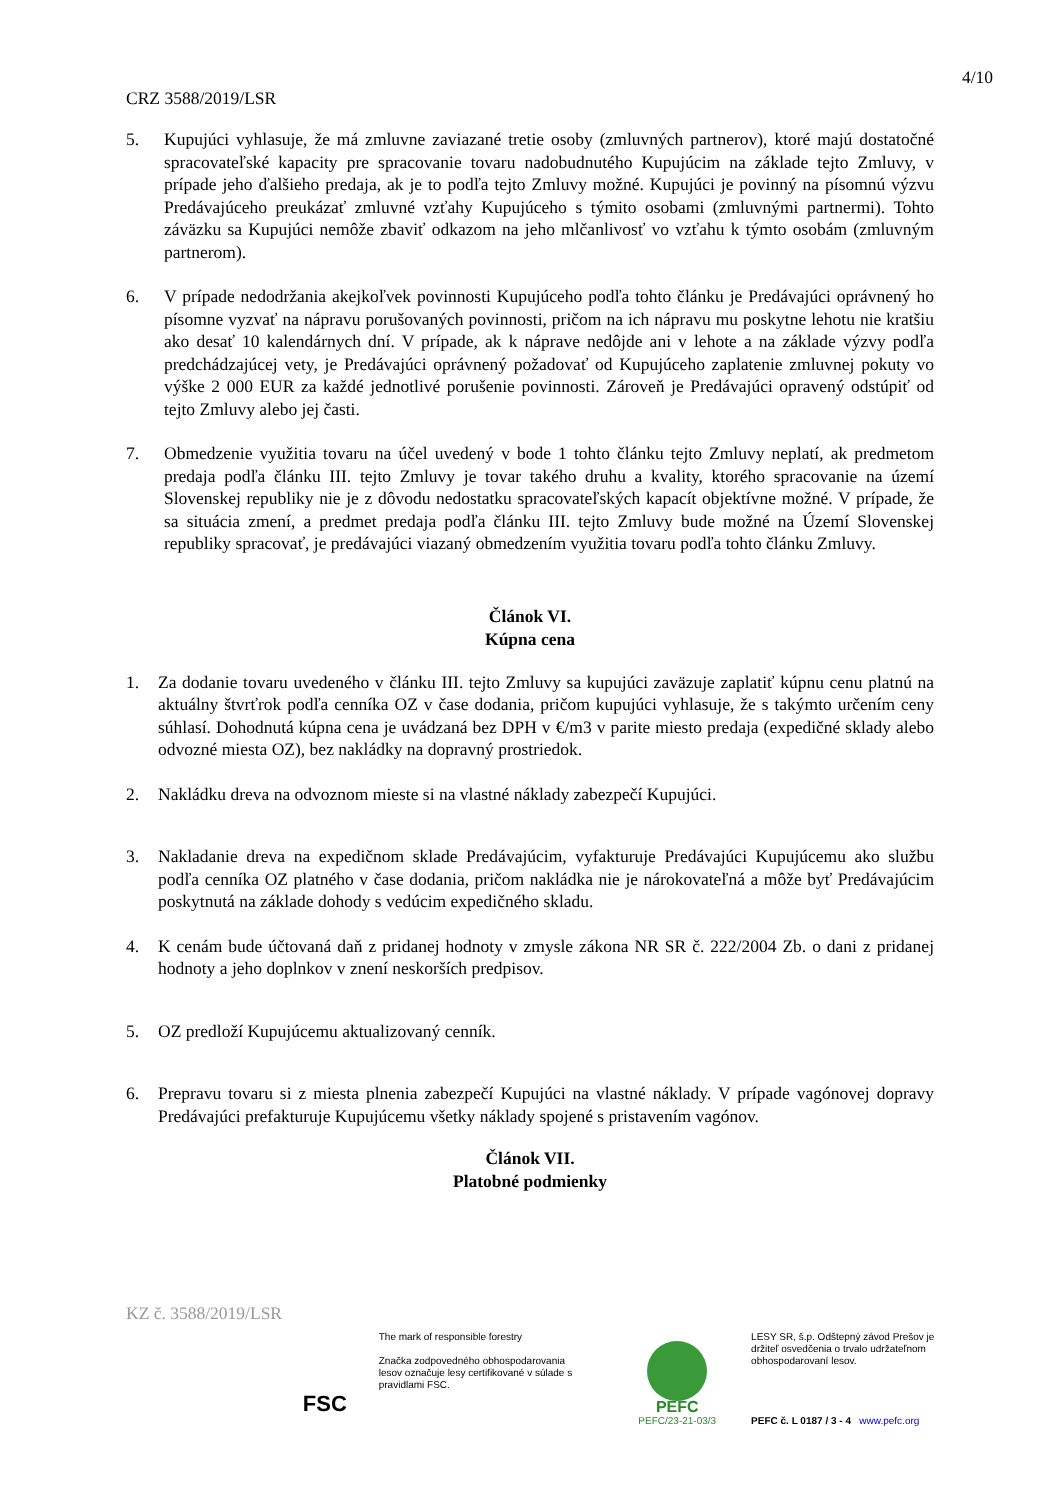4/10
CRZ 3588/2019/LSR
5. Kupujúci vyhlasuje, že má zmluvne zaviazané tretie osoby (zmluvných partnerov), ktoré majú dostatočné spracovateľské kapacity pre spracovanie tovaru nadobudnutého Kupujúcim na základe tejto Zmluvy, v prípade jeho ďalšieho predaja, ak je to podľa tejto Zmluvy možné. Kupujúci je povinný na písomnú výzvu Predávajúceho preukázať zmluvné vzťahy Kupujúceho s týmito osobami (zmluvnými partnermi). Tohto záväzku sa Kupujúci nemôže zbaviť odkazom na jeho mlčanlivosť vo vzťahu k týmto osobám (zmluvným partnerom).
6. V prípade nedodržania akejkoľvek povinnosti Kupujúceho podľa tohto článku je Predávajúci oprávnený ho písomne vyzvať na nápravu porušovaných povinnosti, pričom na ich nápravu mu poskytne lehotu nie kratšiu ako desať 10 kalendárnych dní. V prípade, ak k náprave nedôjde ani v lehote a na základe výzvy podľa predchádzajúcej vety, je Predávajúci oprávnený požadovať od Kupujúceho zaplatenie zmluvnej pokuty vo výške 2 000 EUR za každé jednotlivé porušenie povinnosti. Zároveň je Predávajúci opravený odstúpiť od tejto Zmluvy alebo jej časti.
7. Obmedzenie využitia tovaru na účel uvedený v bode 1 tohto článku tejto Zmluvy neplatí, ak predmetom predaja podľa článku III. tejto Zmluvy je tovar takého druhu a kvality, ktorého spracovanie na území Slovenskej republiky nie je z dôvodu nedostatku spracovateľských kapacít objektívne možné. V prípade, že sa situácia zmení, a predmet predaja podľa článku III. tejto Zmluvy bude možné na Území Slovenskej republiky spracovať, je predávajúci viazaný obmedzením využitia tovaru podľa tohto článku Zmluvy.
Článok VI.
Kúpna cena
1. Za dodanie tovaru uvedeného v článku III. tejto Zmluvy sa kupujúci zaväzuje zaplatiť kúpnu cenu platnú na aktuálny štvrťrok podľa cenníka OZ v čase dodania, pričom kupujúci vyhlasuje, že s takýmto určením ceny súhlasí. Dohodnutá kúpna cena je uvádzaná bez DPH v €/m3 v parite miesto predaja (expedičné sklady alebo odvozné miesta OZ), bez nakládky na dopravný prostriedok.
2. Nakládku dreva na odvoznom mieste si na vlastné náklady zabezpečí Kupujúci.
3. Nakladanie dreva na expedičnom sklade Predávajúcim, vyfakturuje Predávajúci Kupujúcemu ako službu podľa cenníka OZ platného v čase dodania, pričom nakládka nie je nárokovateľná a môže byť Predávajúcim poskytnutá na základe dohody s vedúcim expedičného skladu.
4. K cenám bude účtovaná daň z pridanej hodnoty v zmysle zákona NR SR č. 222/2004 Zb. o dani z pridanej hodnoty a jeho doplnkov v znení neskorších predpisov.
5. OZ predloží Kupujúcemu aktualizovaný cenník.
6. Prepravu tovaru si z miesta plnenia zabezpečí Kupujúci na vlastné náklady. V prípade vagónovej dopravy Predávajúci prefakturuje Kupujúcemu všetky náklady spojené s pristavením vagónov.
Článok VII.
Platobné podmienky
KZ č. 3588/2019/LSR
FSC
The mark of responsible forestry
Značka zodpovedného obhospodarovania lesov označuje lesy certifikované v súlade s pravidlami FSC.
PEFC
PEFC/23-21-03/3
LESY SR, š.p. Odštepný závod Prešov je držiteľ osvedčenia o trvalo udržateľnom obhospodarovaní lesov.
PEFC č. L 0187 / 3 - 4 www.pefc.org